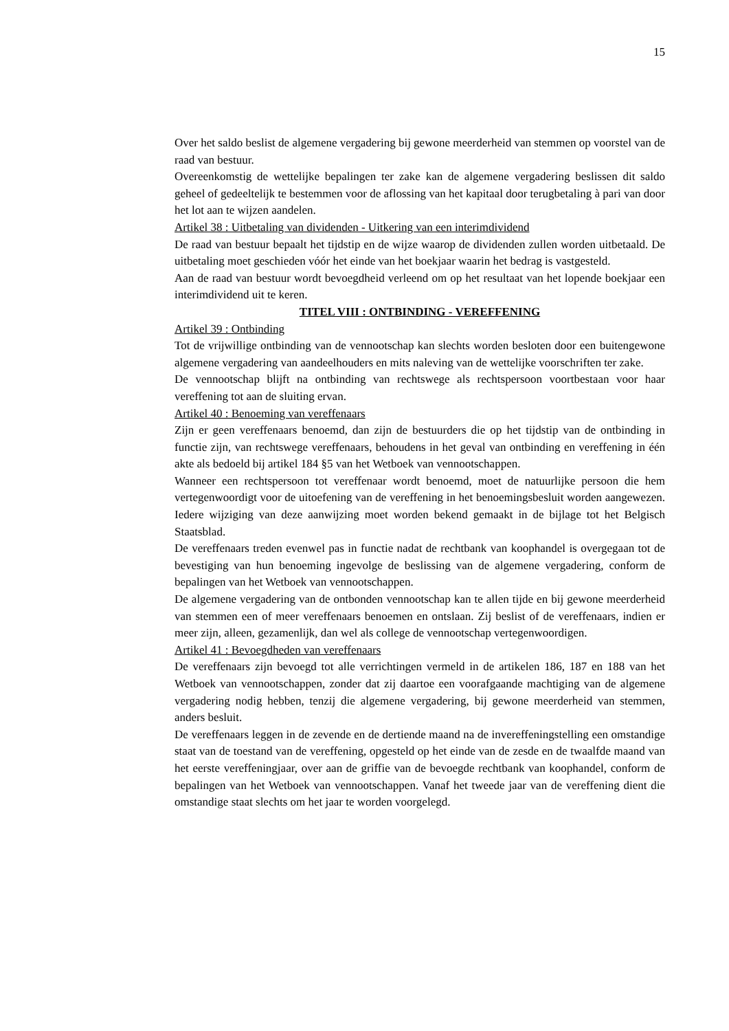15
Over het saldo beslist de algemene vergadering bij gewone meerderheid van stemmen op voorstel van de raad van bestuur.
Overeenkomstig de wettelijke bepalingen ter zake kan de algemene vergadering beslissen dit saldo geheel of gedeeltelijk te bestemmen voor de aflossing van het kapitaal door terugbetaling à pari van door het lot aan te wijzen aandelen.
Artikel 38 : Uitbetaling van dividenden - Uitkering van een interimdividend
De raad van bestuur bepaalt het tijdstip en de wijze waarop de dividenden zullen worden uitbetaald. De uitbetaling moet geschieden vóór het einde van het boekjaar waarin het bedrag is vastgesteld.
Aan de raad van bestuur wordt bevoegdheid verleend om op het resultaat van het lopende boekjaar een interimdividend uit te keren.
TITEL VIII : ONTBINDING - VEREFFENING
Artikel 39 : Ontbinding
Tot de vrijwillige ontbinding van de vennootschap kan slechts worden besloten door een buitengewone algemene vergadering van aandeelhouders en mits naleving van de wettelijke voorschriften ter zake.
De vennootschap blijft na ontbinding van rechtswege als rechtspersoon voortbestaan voor haar vereffening tot aan de sluiting ervan.
Artikel 40 : Benoeming van vereffenaars
Zijn er geen vereffenaars benoemd, dan zijn de bestuurders die op het tijdstip van de ontbinding in functie zijn, van rechtswege vereffenaars, behoudens in het geval van ontbinding en vereffening in één akte als bedoeld bij artikel 184 §5 van het Wetboek van vennootschappen.
Wanneer een rechtspersoon tot vereffenaar wordt benoemd, moet de natuurlijke persoon die hem vertegenwoordigt voor de uitoefening van de vereffening in het benoemingsbesluit worden aangewezen. Iedere wijziging van deze aanwijzing moet worden bekend gemaakt in de bijlage tot het Belgisch Staatsblad.
De vereffenaars treden evenwel pas in functie nadat de rechtbank van koophandel is overgegaan tot de bevestiging van hun benoeming ingevolge de beslissing van de algemene vergadering, conform de bepalingen van het Wetboek van vennootschappen.
De algemene vergadering van de ontbonden vennootschap kan te allen tijde en bij gewone meerderheid van stemmen een of meer vereffenaars benoemen en ontslaan. Zij beslist of de vereffenaars, indien er meer zijn, alleen, gezamenlijk, dan wel als college de vennootschap vertegenwoordigen.
Artikel 41 : Bevoegdheden van vereffenaars
De vereffenaars zijn bevoegd tot alle verrichtingen vermeld in de artikelen 186, 187 en 188 van het Wetboek van vennootschappen, zonder dat zij daartoe een voorafgaande machtiging van de algemene vergadering nodig hebben, tenzij die algemene vergadering, bij gewone meerderheid van stemmen, anders besluit.
De vereffenaars leggen in de zevende en de dertiende maand na de invereffeningstelling een omstandige staat van de toestand van de vereffening, opgesteld op het einde van de zesde en de twaalfde maand van het eerste vereffeningjaar, over aan de griffie van de bevoegde rechtbank van koophandel, conform de bepalingen van het Wetboek van vennootschappen. Vanaf het tweede jaar van de vereffening dient die omstandige staat slechts om het jaar te worden voorgelegd.